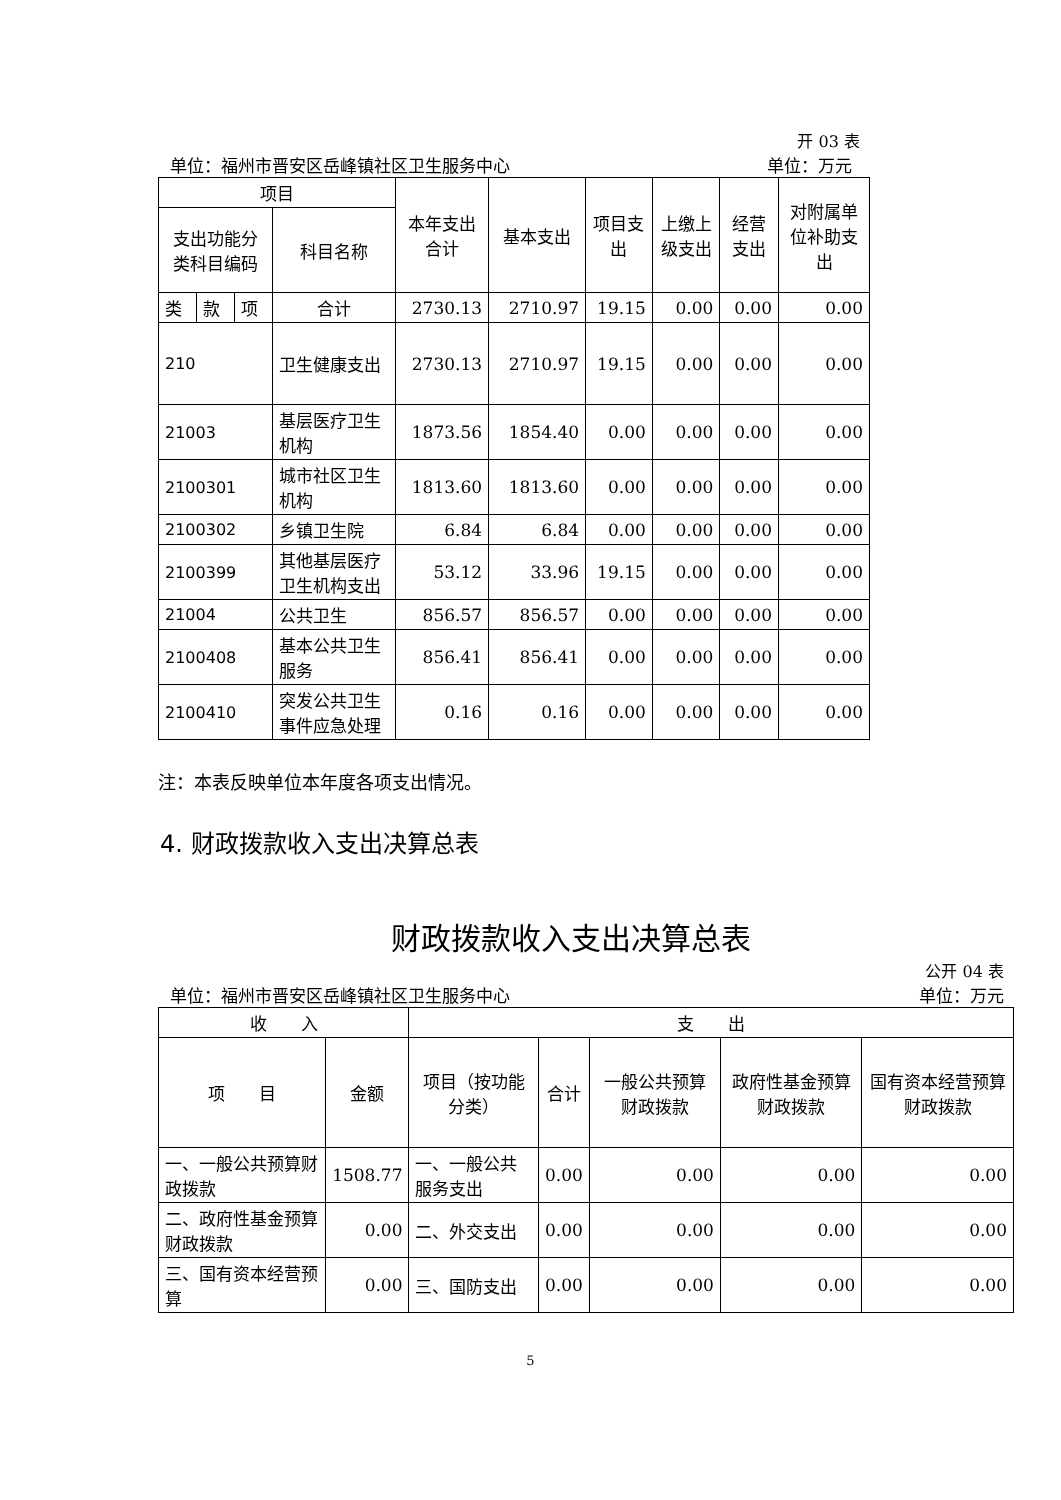开 03 表
单位：福州市晋安区岳峰镇社区卫生服务中心 单位：万元
| 项目 | | | | 本年支出合计 | 基本支出 | 项目支出 | 上缴上级支出 | 经营支出 | 对附属单位补助支出 |
| --- | --- | --- | --- | --- | --- | --- | --- | --- | --- |
| 支出功能分类科目编码 | | | 科目名称 | | | | | | |
| 类 | 款 | 项 | 合计 | 2730.13 | 2710.97 | 19.15 | 0.00 | 0.00 | 0.00 |
| 210 | | | 卫生健康支出 | 2730.13 | 2710.97 | 19.15 | 0.00 | 0.00 | 0.00 |
| 21003 | | | 基层医疗卫生机构 | 1873.56 | 1854.40 | 0.00 | 0.00 | 0.00 | 0.00 |
| 2100301 | | | 城市社区卫生机构 | 1813.60 | 1813.60 | 0.00 | 0.00 | 0.00 | 0.00 |
| 2100302 | | | 乡镇卫生院 | 6.84 | 6.84 | 0.00 | 0.00 | 0.00 | 0.00 |
| 2100399 | | | 其他基层医疗卫生机构支出 | 53.12 | 33.96 | 19.15 | 0.00 | 0.00 | 0.00 |
| 21004 | | | 公共卫生 | 856.57 | 856.57 | 0.00 | 0.00 | 0.00 | 0.00 |
| 2100408 | | | 基本公共卫生服务 | 856.41 | 856.41 | 0.00 | 0.00 | 0.00 | 0.00 |
| 2100410 | | | 突发公共卫生事件应急处理 | 0.16 | 0.16 | 0.00 | 0.00 | 0.00 | 0.00 |
注：本表反映单位本年度各项支出情况。
4. 财政拨款收入支出决算总表
财政拨款收入支出决算总表
公开 04 表
单位：福州市晋安区岳峰镇社区卫生服务中心 单位：万元
| 收 入 | | 支 出 | | | | |
| --- | --- | --- | --- | --- | --- | --- |
| 项 目 | 金额 | 项目（按功能分类） | 合计 | 一般公共预算财政拨款 | 政府性基金预算财政拨款 | 国有资本经营预算财政拨款 |
| 一、一般公共预算财政拨款 | 1508.77 | 一、一般公共服务支出 | 0.00 | 0.00 | 0.00 | 0.00 |
| 二、政府性基金预算财政拨款 | 0.00 | 二、外交支出 | 0.00 | 0.00 | 0.00 | 0.00 |
| 三、国有资本经营预算 | 0.00 | 三、国防支出 | 0.00 | 0.00 | 0.00 | 0.00 |
5